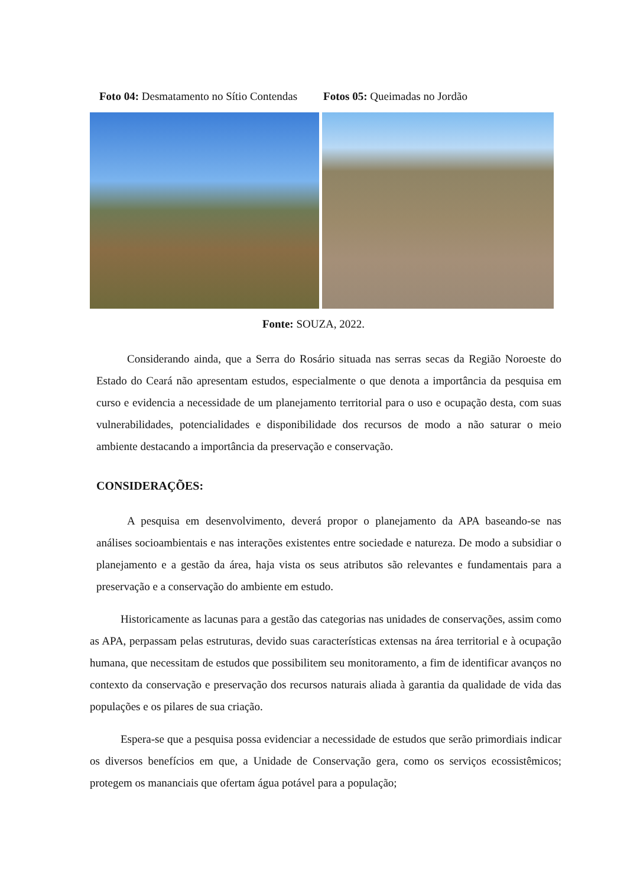Foto 04: Desmatamento no Sítio Contendas Fotos 05: Queimadas no Jordão
Fonte: SOUZA, 2022.
Considerando ainda, que a Serra do Rosário situada nas serras secas da Região Noroeste do Estado do Ceará não apresentam estudos, especialmente o que denota a importância da pesquisa em curso e evidencia a necessidade de um planejamento territorial para o uso e ocupação desta, com suas vulnerabilidades, potencialidades e disponibilidade dos recursos de modo a não saturar o meio ambiente destacando a importância da preservação e conservação.
CONSIDERAÇÕES:
A pesquisa em desenvolvimento, deverá propor o planejamento da APA baseando-se nas análises socioambientais e nas interações existentes entre sociedade e natureza. De modo a subsidiar o planejamento e a gestão da área, haja vista os seus atributos são relevantes e fundamentais para a preservação e a conservação do ambiente em estudo.
Historicamente as lacunas para a gestão das categorias nas unidades de conservações, assim como as APA, perpassam pelas estruturas, devido suas características extensas na área territorial e à ocupação humana, que necessitam de estudos que possibilitem seu monitoramento, a fim de identificar avanços no contexto da conservação e preservação dos recursos naturais aliada à garantia da qualidade de vida das populações e os pilares de sua criação.
Espera-se que a pesquisa possa evidenciar a necessidade de estudos que serão primordiais indicar os diversos benefícios em que, a Unidade de Conservação gera, como os serviços ecossistêmicos; protegem os mananciais que ofertam água potável para a população;